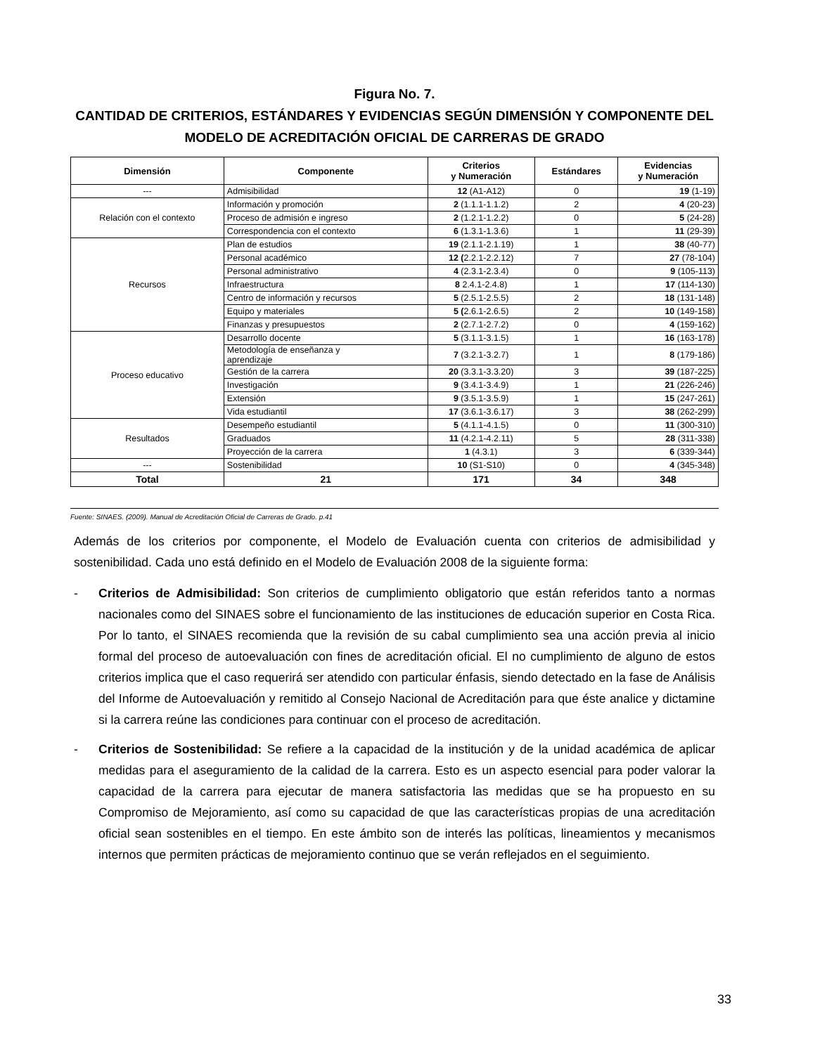Figura No. 7.
CANTIDAD DE CRITERIOS, ESTÁNDARES Y EVIDENCIAS SEGÚN DIMENSIÓN Y COMPONENTE DEL MODELO DE ACREDITACIÓN OFICIAL DE CARRERAS DE GRADO
| Dimensión | Componente | Criterios y Numeración | Estándares | Evidencias y Numeración |
| --- | --- | --- | --- | --- |
| --- | Admisibilidad | 12 (A1-A12) | 0 | 19 (1-19) |
| Relación con el contexto | Información y promoción | 2 (1.1.1-1.1.2) | 2 | 4 (20-23) |
| | Proceso de admisión e ingreso | 2 (1.2.1-1.2.2) | 0 | 5 (24-28) |
| | Correspondencia con el contexto | 6 (1.3.1-1.3.6) | 1 | 11 (29-39) |
| Recursos | Plan de estudios | 19 (2.1.1-2.1.19) | 1 | 38 (40-77) |
| | Personal académico | 12 ( 2.2.1-2.2.12) | 7 | 27 (78-104) |
| | Personal administrativo | 4 (2.3.1-2.3.4) | 0 | 9 (105-113) |
| | Infraestructura | 8 2.4.1-2.4.8) | 1 | 17 (114-130) |
| | Centro de información y recursos | 5 (2.5.1-2.5.5) | 2 | 18 (131-148) |
| | Equipo y materiales | 5 ( 2.6.1-2.6.5) | 2 | 10 (149-158) |
| | Finanzas y presupuestos | 2 (2.7.1-2.7.2) | 0 | 4 (159-162) |
| Proceso educativo | Desarrollo docente | 5 (3.1.1-3.1.5) | 1 | 16 (163-178) |
| | Metodología de enseñanza y aprendizaje | 7 (3.2.1-3.2.7) | 1 | 8 (179-186) |
| | Gestión de la carrera | 20 (3.3.1-3.3.20) | 3 | 39 (187-225) |
| | Investigación | 9 (3.4.1-3.4.9) | 1 | 21 (226-246) |
| | Extensión | 9 (3.5.1-3.5.9) | 1 | 15 (247-261) |
| | Vida estudiantil | 17 (3.6.1-3.6.17) | 3 | 38 (262-299) |
| Resultados | Desempeño estudiantil | 5 (4.1.1-4.1.5) | 0 | 11 (300-310) |
| | Graduados | 11 (4.2.1-4.2.11) | 5 | 28 (311-338) |
| | Proyección de la carrera | 1 (4.3.1) | 3 | 6 (339-344) |
| --- | Sostenibilidad | 10 (S1-S10) | 0 | 4 (345-348) |
| Total | 21 | 171 | 34 | 348 |
Fuente: SINAES. (2009). Manual de Acreditación Oficial de Carreras de Grado. p.41
Además de los criterios por componente, el Modelo de Evaluación cuenta con criterios de admisibilidad y sostenibilidad. Cada uno está definido en el Modelo de Evaluación 2008 de la siguiente forma:
- Criterios de Admisibilidad: Son criterios de cumplimiento obligatorio que están referidos tanto a normas nacionales como del SINAES sobre el funcionamiento de las instituciones de educación superior en Costa Rica. Por lo tanto, el SINAES recomienda que la revisión de su cabal cumplimiento sea una acción previa al inicio formal del proceso de autoevaluación con fines de acreditación oficial. El no cumplimiento de alguno de estos criterios implica que el caso requerirá ser atendido con particular énfasis, siendo detectado en la fase de Análisis del Informe de Autoevaluación y remitido al Consejo Nacional de Acreditación para que éste analice y dictamine si la carrera reúne las condiciones para continuar con el proceso de acreditación.
- Criterios de Sostenibilidad: Se refiere a la capacidad de la institución y de la unidad académica de aplicar medidas para el aseguramiento de la calidad de la carrera. Esto es un aspecto esencial para poder valorar la capacidad de la carrera para ejecutar de manera satisfactoria las medidas que se ha propuesto en su Compromiso de Mejoramiento, así como su capacidad de que las características propias de una acreditación oficial sean sostenibles en el tiempo. En este ámbito son de interés las políticas, lineamientos y mecanismos internos que permiten prácticas de mejoramiento continuo que se verán reflejados en el seguimiento.
33